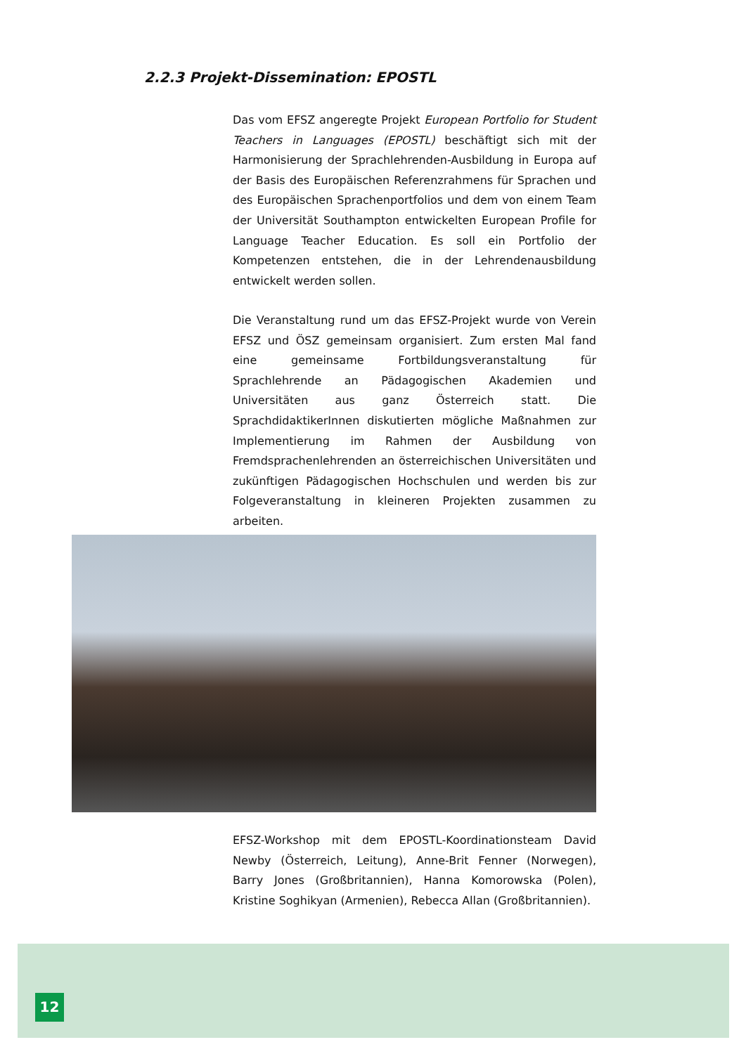2.2.3 Projekt-Dissemination: EPOSTL
Das vom EFSZ angeregte Projekt European Portfolio for Student Teachers in Languages (EPOSTL) beschäftigt sich mit der Harmonisierung der Sprachlehrenden-Ausbildung in Europa auf der Basis des Europäischen Referenzrahmens für Sprachen und des Europäischen Sprachenportfolios und dem von einem Team der Universität Southampton entwickelten European Profile for Language Teacher Education. Es soll ein Portfolio der Kompetenzen entstehen, die in der Lehrendenausbildung entwickelt werden sollen.
Die Veranstaltung rund um das EFSZ-Projekt wurde von Verein EFSZ und ÖSZ gemeinsam organisiert. Zum ersten Mal fand eine gemeinsame Fortbildungsveranstaltung für Sprachlehrende an Pädagogischen Akademien und Universitäten aus ganz Österreich statt. Die SprachdidaktikerInnen diskutierten mögliche Maßnahmen zur Implementierung im Rahmen der Ausbildung von Fremdsprachenlehrenden an österreichischen Universitäten und zukünftigen Pädagogischen Hochschulen und werden bis zur Folgeveranstaltung in kleineren Projekten zusammen zu arbeiten.
EFSZ-Workshop mit dem EPOSTL-Koordinationsteam David Newby (Österreich, Leitung), Anne-Brit Fenner (Norwegen), Barry Jones (Großbritannien), Hanna Komorowska (Polen), Kristine Soghikyan (Armenien), Rebecca Allan (Großbritannien).
12